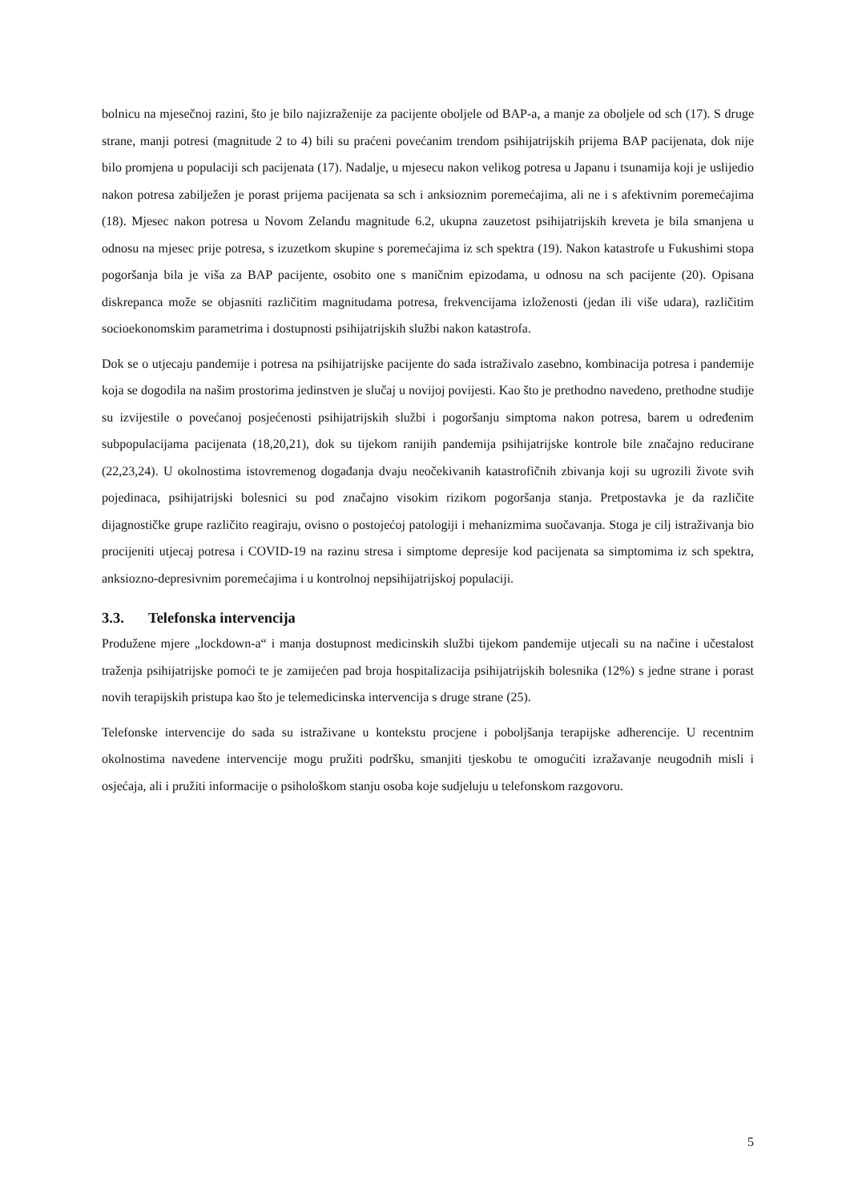bolnicu na mjesečnoj razini, što je bilo najizraženije za pacijente oboljele od BAP-a, a manje za oboljele od sch (17). S druge strane, manji potresi (magnitude 2 to 4) bili su praćeni povećanim trendom psihijatrijskih prijema BAP pacijenata, dok nije bilo promjena u populaciji sch pacijenata (17). Nadalje, u mjesecu nakon velikog potresa u Japanu i tsunamija koji je uslijedio nakon potresa zabilježen je porast prijema pacijenata sa sch i anksioznim poremećajima, ali ne i s afektivnim poremećajima (18). Mjesec nakon potresa u Novom Zelandu magnitude 6.2, ukupna zauzetost psihijatrijskih kreveta je bila smanjena u odnosu na mjesec prije potresa, s izuzetkom skupine s poremećajima iz sch spektra (19). Nakon katastrofe u Fukushimi stopa pogoršanja bila je viša za BAP pacijente, osobito one s maničnim epizodama, u odnosu na sch pacijente (20). Opisana diskrepanca može se objasniti različitim magnitudama potresa, frekvencijama izloženosti (jedan ili više udara), različitim socioekonomskim parametrima i dostupnosti psihijatrijskih službi nakon katastrofa.
Dok se o utjecaju pandemije i potresa na psihijatrijske pacijente do sada istraživalo zasebno, kombinacija potresa i pandemije koja se dogodila na našim prostorima jedinstven je slučaj u novijoj povijesti. Kao što je prethodno navedeno, prethodne studije su izvijestile o povećanoj posjećenosti psihijatrijskih službi i pogoršanju simptoma nakon potresa, barem u određenim subpopulacijama pacijenata (18,20,21), dok su tijekom ranijih pandemija psihijatrijske kontrole bile značajno reducirane (22,23,24). U okolnostima istovremenog događanja dvaju neočekivanih katastrofičnih zbivanja koji su ugrozili živote svih pojedinaca, psihijatrijski bolesnici su pod značajno visokim rizikom pogoršanja stanja. Pretpostavka je da različite dijagnostičke grupe različito reagiraju, ovisno o postojećoj patologiji i mehanizmima suočavanja. Stoga je cilj istraživanja bio procijeniti utjecaj potresa i COVID-19 na razinu stresa i simptome depresije kod pacijenata sa simptomima iz sch spektra, anksiozno-depresivnim poremećajima i u kontrolnoj nepsihijatrijskoj populaciji.
3.3. Telefonska intervencija
Produžene mjere „lockdown-a“ i manja dostupnost medicinskih službi tijekom pandemije utjecali su na načine i učestalost traženja psihijatrijske pomoći te je zamijećen pad broja hospitalizacija psihijatrijskih bolesnika (12%) s jedne strane i porast novih terapijskih pristupa kao što je telemedicinska intervencija s druge strane (25).
Telefonske intervencije do sada su istraživane u kontekstu procjene i poboljšanja terapijske adherencije. U recentnim okolnostima navedene intervencije mogu pružiti podršku, smanjiti tjeskobu te omogućiti izražavanje neugodnih misli i osjećaja, ali i pružiti informacije o psihološkom stanju osoba koje sudjeluju u telefonskom razgovoru.
5